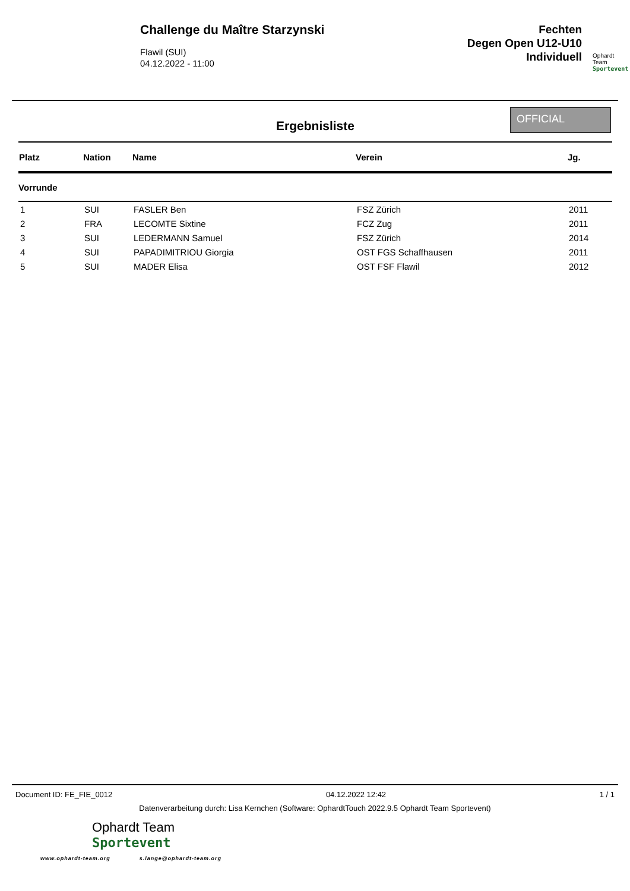Challenge du Maître Starzynski
Flawil (SUI)
04.12.2022 - 11:00
Fechten
Degen Open U12-U10
Individuell
Ophardt Team
Sportevent
Ergebnisliste
OFFICIAL
| Platz | Nation | Name | Verein | Jg. |
| --- | --- | --- | --- | --- |
| Vorrunde | | | | |
| 1 | SUI | FASLER Ben | FSZ Zürich | 2011 |
| 2 | FRA | LECOMTE Sixtine | FCZ Zug | 2011 |
| 3 | SUI | LEDERMANN Samuel | FSZ Zürich | 2014 |
| 4 | SUI | PAPADIMITRIOU Giorgia | OST FGS Schaffhausen | 2011 |
| 5 | SUI | MADER Elisa | OST FSF Flawil | 2012 |
Document ID: FE_FIE_0012 04.12.2022 12:42 1 / 1
Datenverarbeitung durch: Lisa Kernchen (Software: OphardtTouch 2022.9.5 Ophardt Team Sportevent)
Ophardt Team
Sportevent
www.ophardt-team.org s.lange@ophardt-team.org